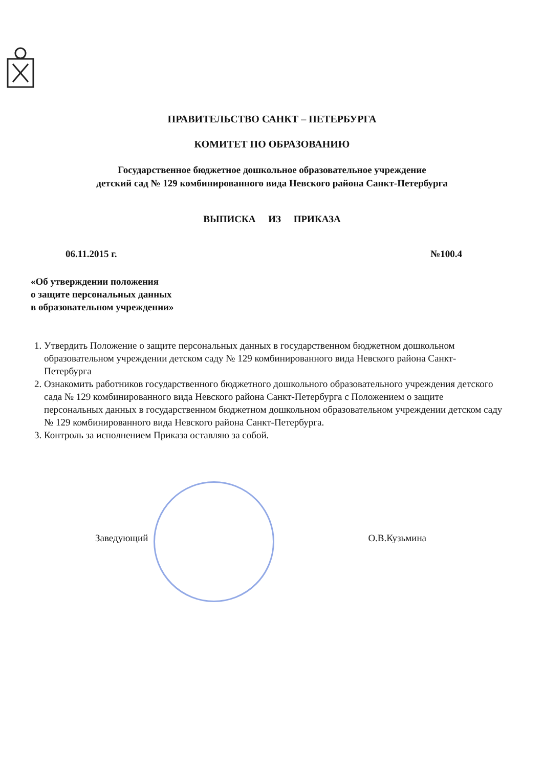ПРАВИТЕЛЬСТВО САНКТ – ПЕТЕРБУРГА
КОМИТЕТ ПО ОБРАЗОВАНИЮ
Государственное бюджетное дошкольное образовательное учреждение
детский сад № 129 комбинированного вида Невского района Санкт-Петербурга
ВЫПИСКА ИЗ ПРИКАЗА
06.11.2015 г. №100.4
«Об утверждении положения
о защите персональных данных
в образовательном учреждении»
1. Утвердить Положение о защите персональных данных в государственном бюджетном дошкольном образовательном учреждении детском саду № 129 комбинированного вида Невского района Санкт-Петербурга
2. Ознакомить работников государственного бюджетного дошкольного образовательного учреждения детского сада № 129 комбинированного вида Невского района Санкт-Петербурга с Положением о защите персональных данных в государственном бюджетном дошкольном образовательном учреждении детском саду № 129 комбинированного вида Невского района Санкт-Петербурга.
3. Контроль за исполнением Приказа оставляю за собой.
Заведующий О.В.Кузьмина